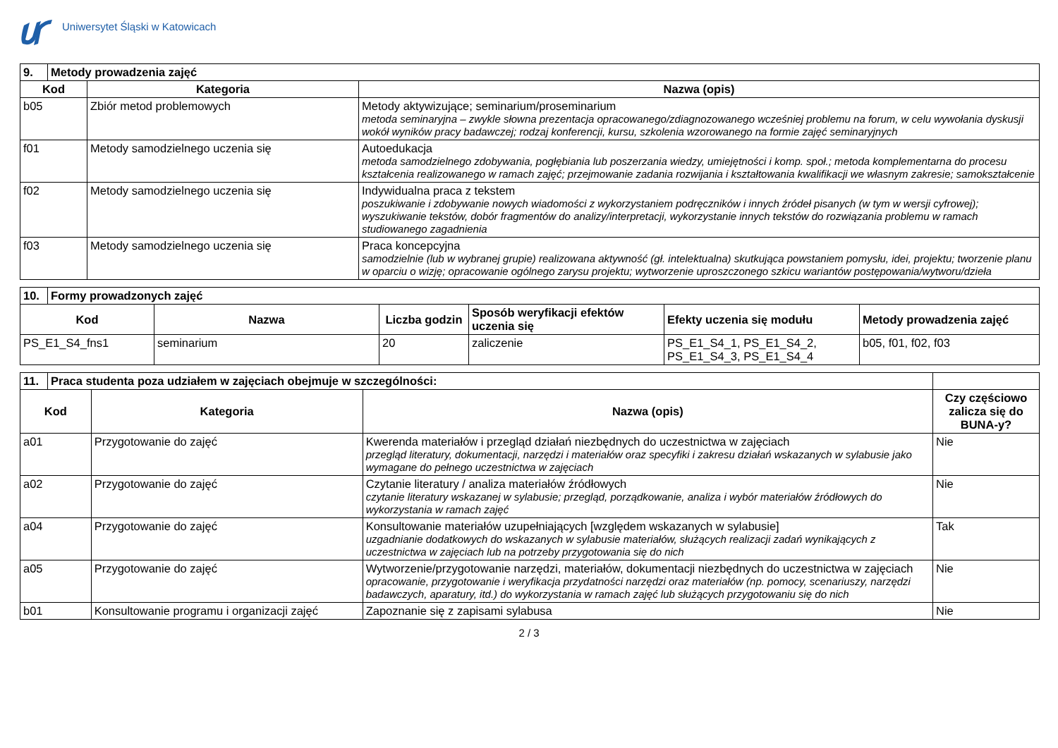Uniwersytet Śląski w Katowicach
| 9. | Metody prowadzenia zajęć | | |
| Kod | | Kategoria | Nazwa (opis) |
| b05 | | Zbiór metod problemowych | Metody aktywizujące; seminarium/proseminarium metoda seminaryjna – zwykle słowna prezentacja opracowanego/zdiagnozowanego wcześniej problemu na forum, w celu wywołania dyskusji wokół wyników pracy badawczej; rodzaj konferencji, kursu, szkolenia wzorowanego na formie zajęć seminaryjnych |
| f01 | | Metody samodzielnego uczenia się | Autoedukacja metoda samodzielnego zdobywania, pogłębiania lub poszerzania wiedzy, umiejętności i komp. społ.; metoda komplementarna do procesu kształcenia realizowanego w ramach zajęć; przejmowanie zadania rozwijania i kształtowania kwalifikacji we własnym zakresie; samokształcenie |
| f02 | | Metody samodzielnego uczenia się | Indywidualna praca z tekstem poszukiwanie i zdobywanie nowych wiadomości z wykorzystaniem podręczników i innych źródeł pisanych (w tym w wersji cyfrowej); wyszukiwanie tekstów, dobór fragmentów do analizy/interpretacji, wykorzystanie innych tekstów do rozwiązania problemu w ramach studiowanego zagadnienia |
| f03 | | Metody samodzielnego uczenia się | Praca koncepcyjna samodzielnie (lub w wybranej grupie) realizowana aktywność (gł. intelektualna) skutkująca powstaniem pomysłu, idei, projektu; tworzenie planu w oparciu o wizję; opracowanie ogólnego zarysu projektu; wytworzenie uproszczonego szkicu wariantów postępowania/wytworu/dzieła |
| 10. | Formy prowadzonych zajęć | | | | | |
| Kod | | Nazwa | Liczba godzin | Sposób weryfikacji efektów uczenia się | Efekty uczenia się modułu | Metody prowadzenia zajęć |
| PS_E1_S4_fns1 | | seminarium | 20 | zaliczenie | PS_E1_S4_1, PS_E1_S4_2, PS_E1_S4_3, PS_E1_S4_4 | b05, f01, f02, f03 |
| 11. | Praca studenta poza udziałem w zajęciach obejmuje w szczególności: | | | |
| Kod | | Kategoria | Nazwa (opis) | Czy częściowo zalicza się do BUNA-y? |
| a01 | | Przygotowanie do zajęć | Kwerenda materiałów i przegląd działań niezbędnych do uczestnictwa w zajęciach przegląd literatury, dokumentacji, narzędzi i materiałów oraz specyfiki i zakresu działań wskazanych w sylabusie jako wymagane do pełnego uczestnictwa w zajęciach | Nie |
| a02 | | Przygotowanie do zajęć | Czytanie literatury / analiza materiałów źródłowych czytanie literatury wskazanej w sylabusie; przegląd, porządkowanie, analiza i wybór materiałów źródłowych do wykorzystania w ramach zajęć | Nie |
| a04 | | Przygotowanie do zajęć | Konsultowanie materiałów uzupełniających [względem wskazanych w sylabusie] uzgadnianie dodatkowych do wskazanych w sylabusie materiałów, służących realizacji zadań wynikających z uczestnictwa w zajęciach lub na potrzeby przygotowania się do nich | Tak |
| a05 | | Przygotowanie do zajęć | Wytworzenie/przygotowanie narzędzi, materiałów, dokumentacji niezbędnych do uczestnictwa w zajęciach opracowanie, przygotowanie i weryfikacja przydatności narzędzi oraz materiałów (np. pomocy, scenariuszy, narzędzi badawczych, aparatury, itd.) do wykorzystania w ramach zajęć lub służących przygotowaniu się do nich | Nie |
| b01 | | Konsultowanie programu i organizacji zajęć | Zapoznanie się z zapisami sylabusa | Nie |
2 / 3